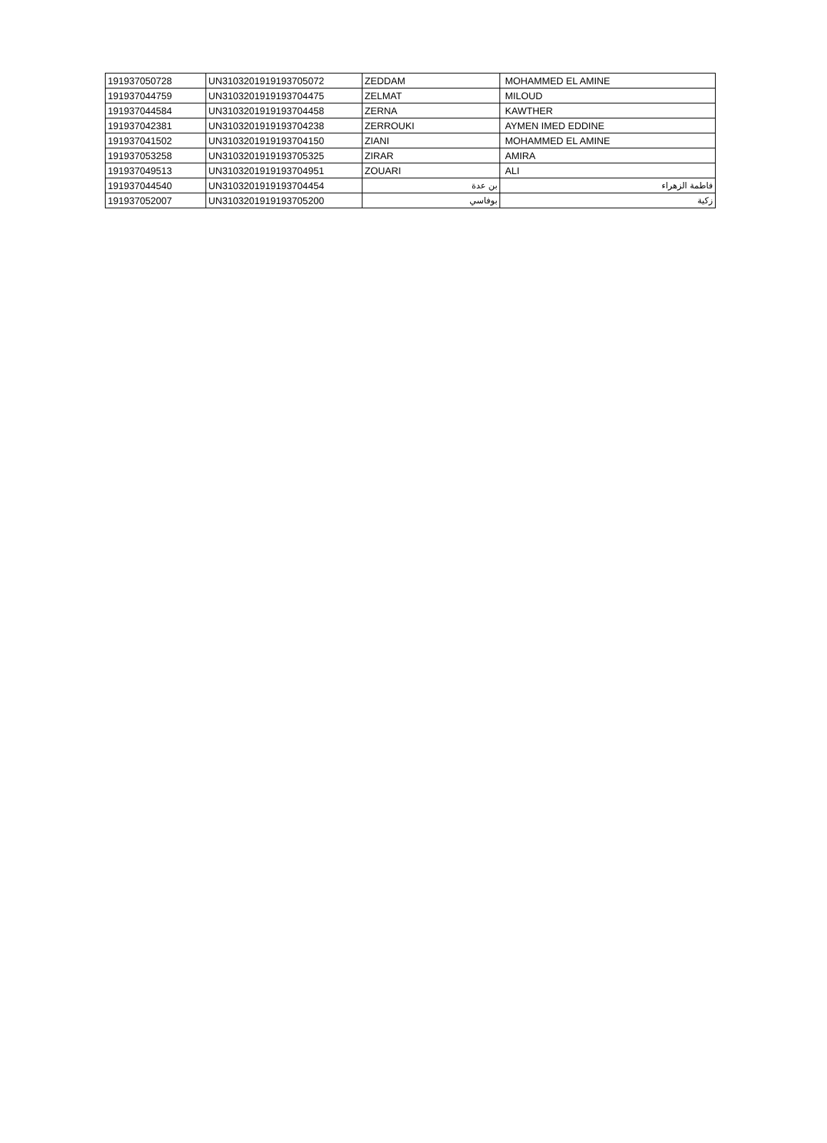| 191937050728 | UN3103201919193705072 | ZEDDAM | MOHAMMED EL AMINE |
| 191937044759 | UN3103201919193704475 | ZELMAT | MILOUD |
| 191937044584 | UN3103201919193704458 | ZERNA | KAWTHER |
| 191937042381 | UN3103201919193704238 | ZERROUKI | AYMEN IMED EDDINE |
| 191937041502 | UN3103201919193704150 | ZIANI | MOHAMMED EL AMINE |
| 191937053258 | UN3103201919193705325 | ZIRAR | AMIRA |
| 191937049513 | UN3103201919193704951 | ZOUARI | ALI |
| 191937044540 | UN3103201919193704454 | بن عدة | فاطمة الزهراء |
| 191937052007 | UN3103201919193705200 | بوفاسي | زكية |